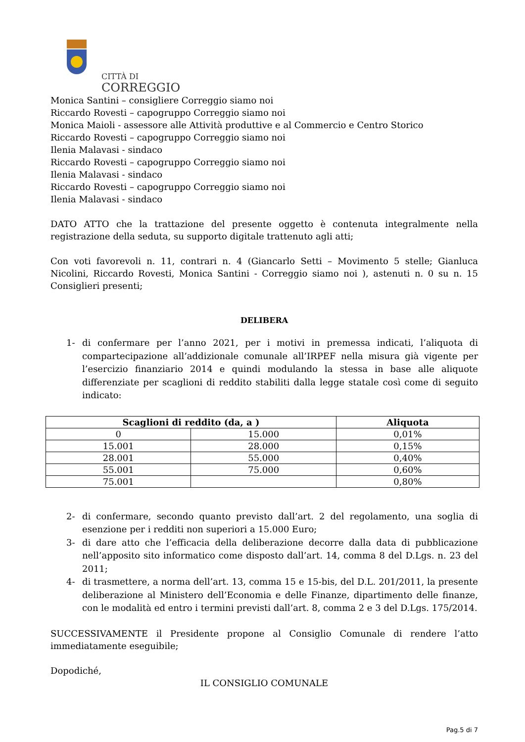CITTÀ DI
CORREGGIO
Monica Santini – consigliere Correggio siamo noi
Riccardo Rovesti – capogruppo Correggio siamo noi
Monica Maioli - assessore alle Attività produttive e al Commercio e Centro Storico
Riccardo Rovesti – capogruppo Correggio siamo noi
Ilenia Malavasi - sindaco
Riccardo Rovesti – capogruppo Correggio siamo noi
Ilenia Malavasi - sindaco
Riccardo Rovesti – capogruppo Correggio siamo noi
Ilenia Malavasi - sindaco
DATO ATTO che la trattazione del presente oggetto è contenuta integralmente nella registrazione della seduta, su supporto digitale trattenuto agli atti;
Con voti favorevoli n. 11, contrari n. 4 (Giancarlo Setti – Movimento 5 stelle; Gianluca Nicolini, Riccardo Rovesti, Monica Santini - Correggio siamo noi ), astenuti n. 0 su n. 15 Consiglieri presenti;
DELIBERA
1- di confermare per l’anno 2021, per i motivi in premessa indicati, l’aliquota di compartecipazione all’addizionale comunale all’IRPEF nella misura già vigente per l’esercizio finanziario 2014 e quindi modulando la stessa in base alle aliquote differenziate per scaglioni di reddito stabiliti dalla legge statale così come di seguito indicato:
| Scaglioni di reddito (da, a ) | | Aliquota |
| --- | --- | --- |
| 0 | 15.000 | 0,01% |
| 15.001 | 28.000 | 0,15% |
| 28.001 | 55.000 | 0,40% |
| 55.001 | 75.000 | 0,60% |
| 75.001 | | 0,80% |
2- di confermare, secondo quanto previsto dall’art. 2 del regolamento, una soglia di esenzione per i redditi non superiori a 15.000 Euro;
3- di dare atto che l’efficacia della deliberazione decorre dalla data di pubblicazione nell’apposito sito informatico come disposto dall’art. 14, comma 8 del D.Lgs. n. 23 del 2011;
4- di trasmettere, a norma dell’art. 13, comma 15 e 15-bis, del D.L. 201/2011, la presente deliberazione al Ministero dell’Economia e delle Finanze, dipartimento delle finanze, con le modalità ed entro i termini previsti dall’art. 8, comma 2 e 3 del D.Lgs. 175/2014.
SUCCESSIVAMENTE il Presidente propone al Consiglio Comunale di rendere l’atto immediatamente eseguibile;
Dopodiché,
IL CONSIGLIO COMUNALE
Pag.5 di 7